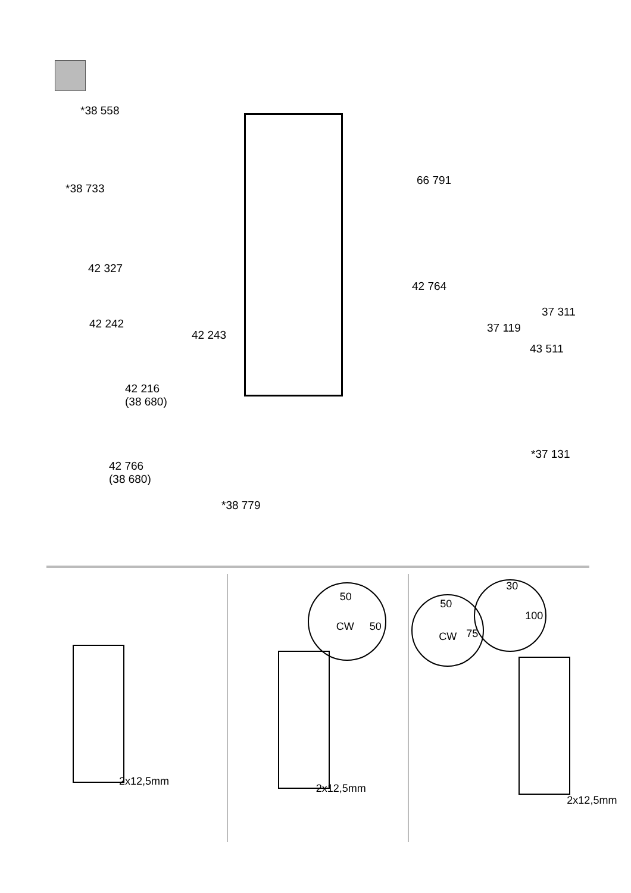*38 558
*38 733
66 791
42 327
42 764
42 242
37 311
42 243
37 119
43 511
42 216
(38 680)
*37 131
42 766
(38 680)
*38 779
2x12,5mm
50
CW 50
2x12,5mm
50
CW 75
30
100
2x12,5mm